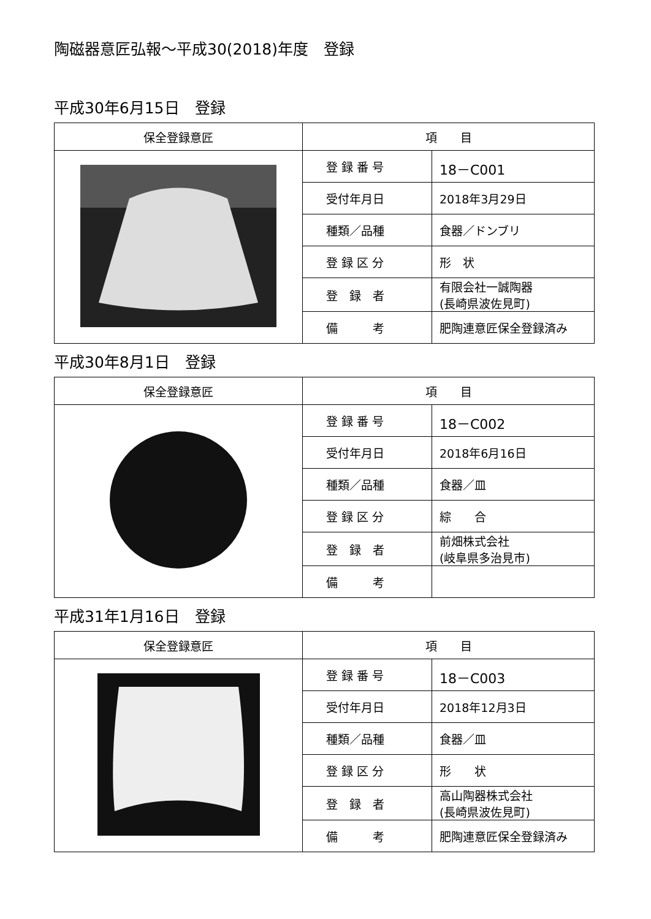陶磁器意匠弘報～平成30(2018)年度　登録
平成30年6月15日　登録
| 保全登録意匠 | 項 目 | |
| --- | --- | --- |
| | 登 録 番 号 | 18－C001 |
| | 受付年月日 | 2018年3月29日 |
| | 種類／品種 | 食器／ドンブリ |
| | 登 録 区 分 | 形 状 |
| | 登 録 者 | 有限会社一誠陶器 (長崎県波佐見町) |
| | 備 考 | 肥陶連意匠保全登録済み |
平成30年8月1日　登録
| 保全登録意匠 | 項 目 | |
| --- | --- | --- |
| | 登 録 番 号 | 18－C002 |
| | 受付年月日 | 2018年6月16日 |
| | 種類／品種 | 食器／皿 |
| | 登 録 区 分 | 綜 合 |
| | 登 録 者 | 前畑株式会社 (岐阜県多治見市) |
| | 備 考 | |
平成31年1月16日　登録
| 保全登録意匠 | 項 目 | |
| --- | --- | --- |
| | 登 録 番 号 | 18－C003 |
| | 受付年月日 | 2018年12月3日 |
| | 種類／品種 | 食器／皿 |
| | 登 録 区 分 | 形 状 |
| | 登 録 者 | 高山陶器株式会社 (長崎県波佐見町) |
| | 備 考 | 肥陶連意匠保全登録済み |